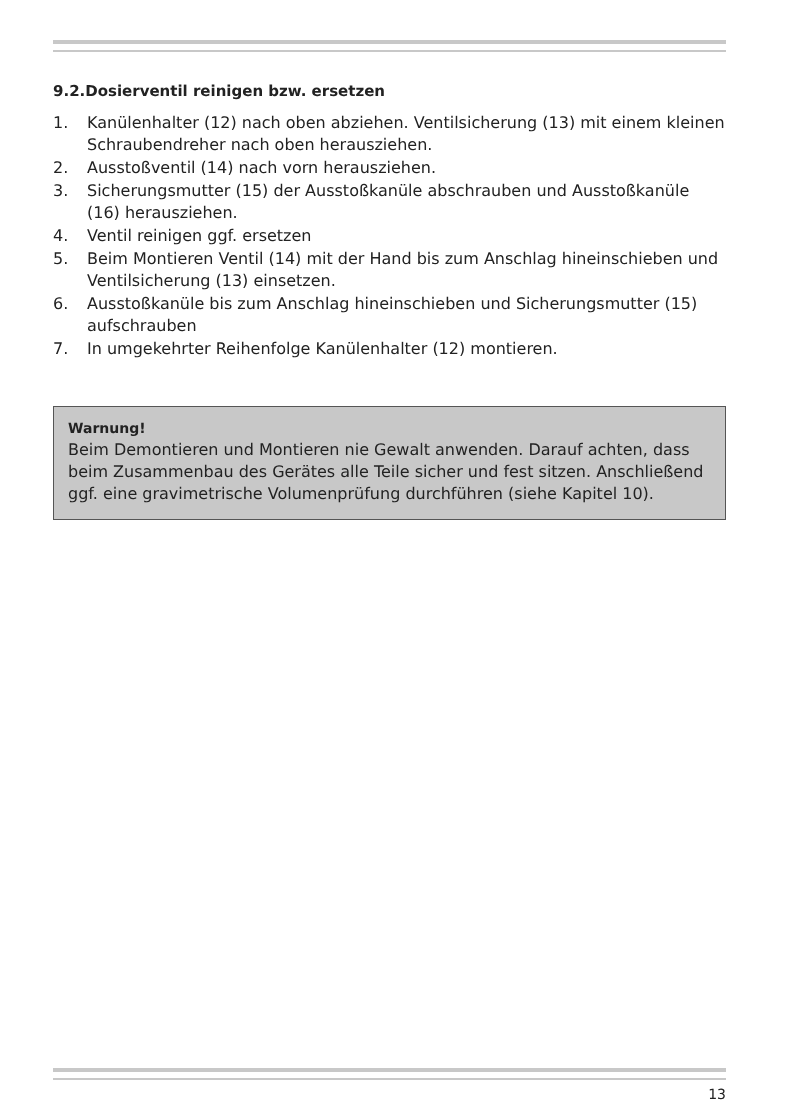9.2.Dosierventil reinigen bzw. ersetzen
1. Kanülenhalter (12) nach oben abziehen. Ventilsicherung (13) mit einem kleinen Schraubendreher nach oben herausziehen.
2. Ausstoßventil (14) nach vorn herausziehen.
3. Sicherungsmutter (15) der Ausstoßkanüle abschrauben und Ausstoßkanüle (16) herausziehen.
4. Ventil reinigen ggf. ersetzen
5. Beim Montieren Ventil (14) mit der Hand bis zum Anschlag hineinschieben und Ventilsicherung (13) einsetzen.
6. Ausstoßkanüle bis zum Anschlag hineinschieben und Sicherungsmutter (15) aufschrauben
7. In umgekehrter Reihenfolge Kanülenhalter (12) montieren.
Warnung!
Beim Demontieren und Montieren nie Gewalt anwenden. Darauf achten, dass beim Zusammenbau des Gerätes alle Teile sicher und fest sitzen. Anschließend ggf. eine gravimetrische Volumenprüfung durchführen (siehe Kapitel 10).
13